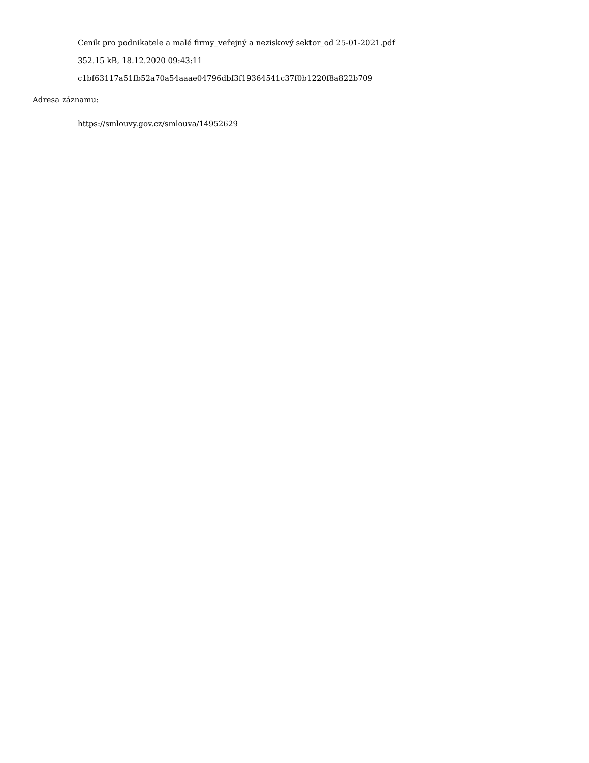Ceník pro podnikatele a malé firmy_veřejný a neziskový sektor_od 25-01-2021.pdf
352.15 kB, 18.12.2020 09:43:11
c1bf63117a51fb52a70a54aaae04796dbf3f19364541c37f0b1220f8a822b709
Adresa záznamu:
https://smlouvy.gov.cz/smlouva/14952629